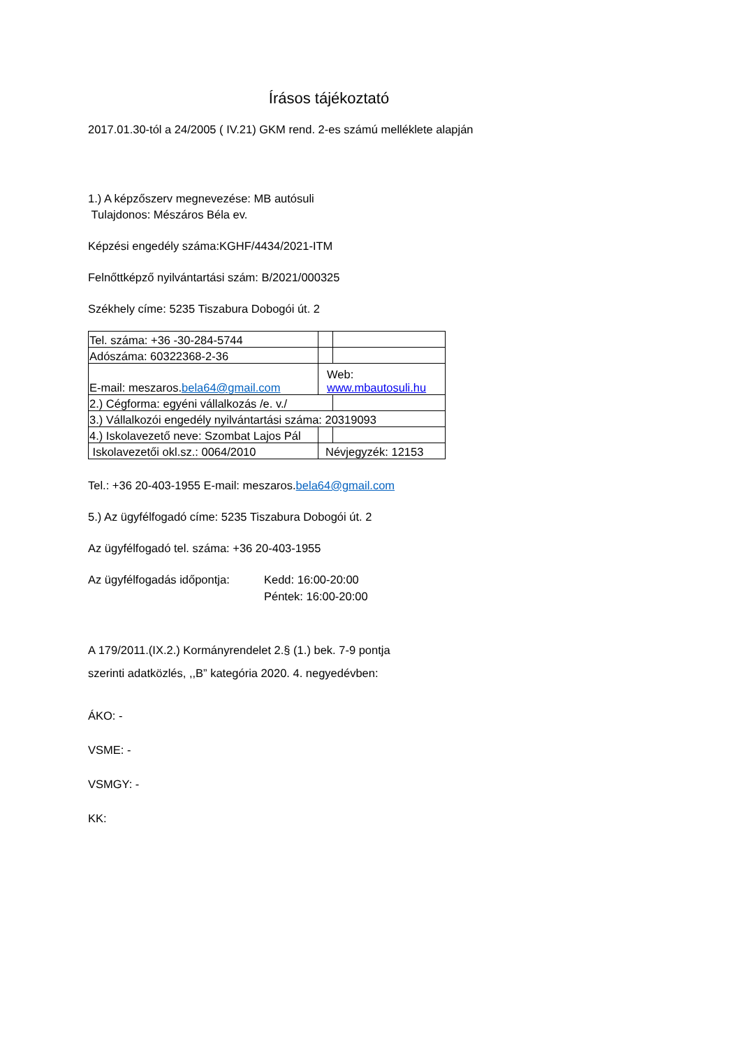Írásos tájékoztató
2017.01.30-tól a 24/2005 ( IV.21) GKM rend. 2-es számú melléklete alapján
1.) A képzőszerv megnevezése: MB autósuli
Tulajdonos: Mészáros Béla ev.
Képzési engedély száma:KGHF/4434/2021-ITM
Felnőttképző nyilvántartási szám: B/2021/000325
Székhely címe: 5235 Tiszabura Dobogói út. 2
| Tel. száma: +36 -30-284-5744 | | |
| Adószáma: 60322368-2-36 | | |
| E-mail: meszaros. bela64@gmail.com | Web: www.mbautosuli.hu | |
| 2.) Cégforma: egyéni vállalkozás /e. v./ | | |
| 3.) Vállalkozói engedély nyilvántartási száma: 20319093 | | |
| 4.) Iskolavezető neve: Szombat Lajos Pál | | |
| Iskolavezetői okl.sz.: 0064/2010 | Névjegyzék: 12153 | |
Tel.: +36 20-403-1955 E-mail: meszaros.bela64@gmail.com
5.) Az ügyfélfogadó címe: 5235 Tiszabura Dobogói út. 2
Az ügyfélfogadó tel. száma: +36 20-403-1955
Az ügyfélfogadás időpontja: Kedd: 16:00-20:00
Péntek: 16:00-20:00
A 179/2011.(IX.2.) Kormányrendelet 2.§ (1.) bek. 7-9 pontja
szerinti adatközlés, ,,B” kategória 2020. 4. negyedévben:
ÁKO: -
VSME: -
VSMGY: -
KK: